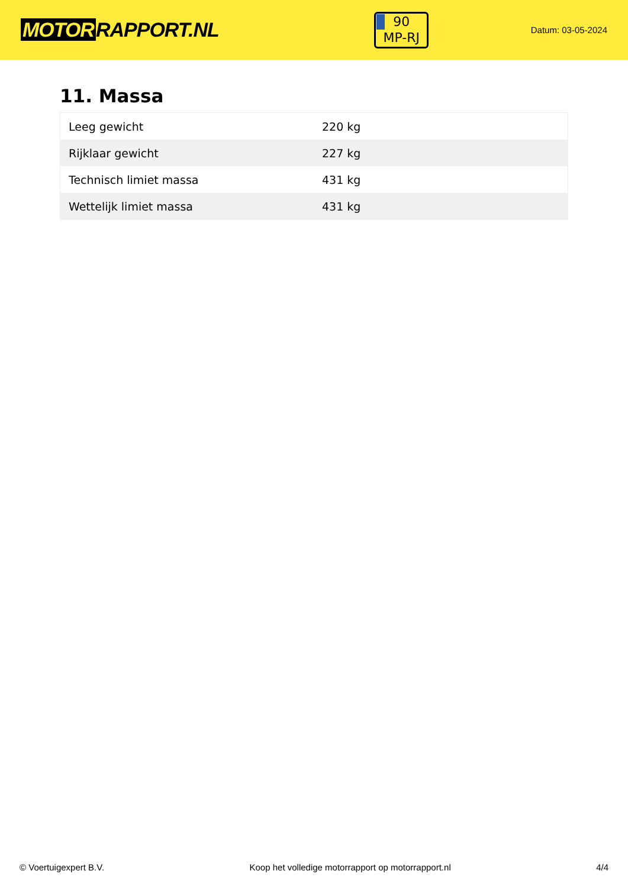MOTOR RAPPORT.NL
90
MP-RJ
Datum: 03-05-2024
11. Massa
| Leeg gewicht | 220 kg |
| Rijklaar gewicht | 227 kg |
| Technisch limiet massa | 431 kg |
| Wettelijk limiet massa | 431 kg |
© Voertuigexpert B.V. Koop het volledige motorrapport op motorrapport.nl 4/4